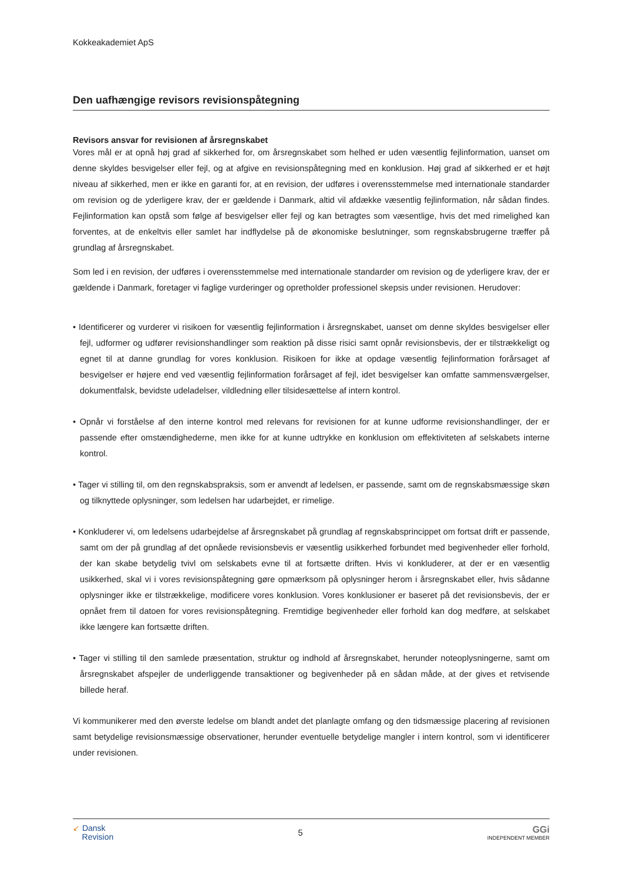Kokkeakademiet ApS
Den uafhængige revisors revisionspåtegning
Revisors ansvar for revisionen af årsregnskabet
Vores mål er at opnå høj grad af sikkerhed for, om årsregnskabet som helhed er uden væsentlig fejlinformation, uanset om denne skyldes besvigelser eller fejl, og at afgive en revisionspåtegning med en konklusion. Høj grad af sikkerhed er et højt niveau af sikkerhed, men er ikke en garanti for, at en revision, der udføres i overensstemmelse med internationale standarder om revision og de yderligere krav, der er gældende i Danmark, altid vil afdække væsentlig fejlinformation, når sådan findes. Fejlinformation kan opstå som følge af besvigelser eller fejl og kan betragtes som væsentlige, hvis det med rimelighed kan forventes, at de enkeltvis eller samlet har indflydelse på de økonomiske beslutninger, som regnskabsbrugerne træffer på grundlag af årsregnskabet.
Som led i en revision, der udføres i overensstemmelse med internationale standarder om revision og de yderligere krav, der er gældende i Danmark, foretager vi faglige vurderinger og opretholder professionel skepsis under revisionen. Herudover:
• Identificerer og vurderer vi risikoen for væsentlig fejlinformation i årsregnskabet, uanset om denne skyldes besvigelser eller fejl, udformer og udfører revisionshandlinger som reaktion på disse risici samt opnår revisionsbevis, der er tilstrækkeligt og egnet til at danne grundlag for vores konklusion. Risikoen for ikke at opdage væsentlig fejlinformation forårsaget af besvigelser er højere end ved væsentlig fejlinformation forårsaget af fejl, idet besvigelser kan omfatte sammensværgelser, dokumentfalsk, bevidste udeladelser, vildledning eller tilsidesættelse af intern kontrol.
• Opnår vi forståelse af den interne kontrol med relevans for revisionen for at kunne udforme revisionshandlinger, der er passende efter omstændighederne, men ikke for at kunne udtrykke en konklusion om effektiviteten af selskabets interne kontrol.
• Tager vi stilling til, om den regnskabspraksis, som er anvendt af ledelsen, er passende, samt om de regnskabsmæssige skøn og tilknyttede oplysninger, som ledelsen har udarbejdet, er rimelige.
• Konkluderer vi, om ledelsens udarbejdelse af årsregnskabet på grundlag af regnskabsprincippet om fortsat drift er passende, samt om der på grundlag af det opnåede revisionsbevis er væsentlig usikkerhed forbundet med begivenheder eller forhold, der kan skabe betydelig tvivl om selskabets evne til at fortsætte driften. Hvis vi konkluderer, at der er en væsentlig usikkerhed, skal vi i vores revisionspåtegning gøre opmærksom på oplysninger herom i årsregnskabet eller, hvis sådanne oplysninger ikke er tilstrækkelige, modificere vores konklusion. Vores konklusioner er baseret på det revisionsbevis, der er opnået frem til datoen for vores revisionspåtegning. Fremtidige begivenheder eller forhold kan dog medføre, at selskabet ikke længere kan fortsætte driften.
• Tager vi stilling til den samlede præsentation, struktur og indhold af årsregnskabet, herunder noteoplysningerne, samt om årsregnskabet afspejler de underliggende transaktioner og begivenheder på en sådan måde, at der gives et retvisende billede heraf.
Vi kommunikerer med den øverste ledelse om blandt andet det planlagte omfang og den tidsmæssige placering af revisionen samt betydelige revisionsmæssige observationer, herunder eventuelle betydelige mangler i intern kontrol, som vi identificerer under revisionen.
↙ Dansk
Revision
5
GGi
INDEPENDENT MEMBER